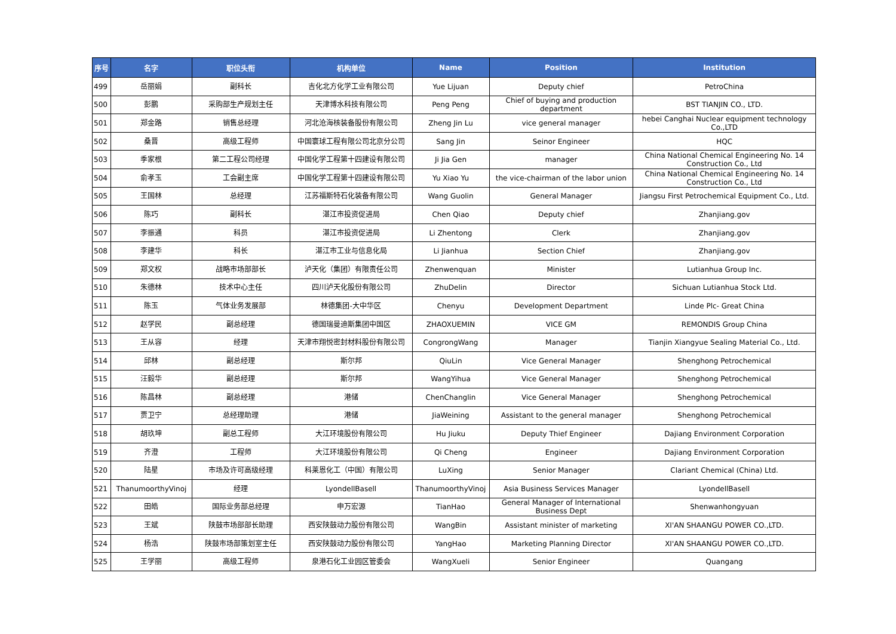| 序号 | 名字 | 职位头衔 | 机构单位 | Name | Position | Institution |
| --- | --- | --- | --- | --- | --- | --- |
| 499 | 岳丽娟 | 副科长 | 吉化北方化学工业有限公司 | Yue Lijuan | Deputy chief | PetroChina |
| 500 | 彭鹏 | 采购部生产规划主任 | 天津博水科技有限公司 | Peng Peng | Chief of buying and production department | BST TIANJIN CO., LTD. |
| 501 | 郑金路 | 销售总经理 | 河北沧海核装备股份有限公司 | Zheng Jin Lu | vice general manager | hebei Canghai Nuclear equipment technology Co.,LTD |
| 502 | 桑晋 | 高级工程师 | 中国寰球工程有限公司北京分公司 | Sang Jin | Seinor Engineer | HQC |
| 503 | 季家根 | 第二工程公司经理 | 中国化学工程第十四建设有限公司 | Ji Jia Gen | manager | China National Chemical Engineering No. 14 Construction Co., Ltd |
| 504 | 俞孝玉 | 工会副主席 | 中国化学工程第十四建设有限公司 | Yu Xiao Yu | the vice-chairman of the labor union | China National Chemical Engineering No. 14 Construction Co., Ltd |
| 505 | 王国林 | 总经理 | 江苏福斯特石化装备有限公司 | Wang Guolin | General Manager | Jiangsu First Petrochemical Equipment Co., Ltd. |
| 506 | 陈巧 | 副科长 | 湛江市投资促进局 | Chen Qiao | Deputy chief | Zhanjiang.gov |
| 507 | 李振通 | 科员 | 湛江市投资促进局 | Li Zhentong | Clerk | Zhanjiang.gov |
| 508 | 李建华 | 科长 | 湛江市工业与信息化局 | Li Jianhua | Section Chief | Zhanjiang.gov |
| 509 | 郑文权 | 战略市场部部长 | 泸天化（集团）有限责任公司 | Zhenwenquan | Minister | Lutianhua Group Inc. |
| 510 | 朱德林 | 技术中心主任 | 四川泸天化股份有限公司 | ZhuDelin | Director | Sichuan Lutianhua Stock Ltd. |
| 511 | 陈玉 | 气体业务发展部 | 林德集团-大中华区 | Chenyu | Development Department | Linde Plc- Great China |
| 512 | 赵学民 | 副总经理 | 德国瑞曼迪斯集团中国区 | ZHAOXUEMIN | VICE GM | REMONDIS Group China |
| 513 | 王从容 | 经理 | 天津市翔悦密封材料股份有限公司 | CongrongWang | Manager | Tianjin Xiangyue Sealing Material Co., Ltd. |
| 514 | 邱林 | 副总经理 | 斯尔邦 | QiuLin | Vice General Manager | Shenghong Petrochemical |
| 515 | 汪毅华 | 副总经理 | 斯尔邦 | WangYihua | Vice General Manager | Shenghong Petrochemical |
| 516 | 陈昌林 | 副总经理 | 港储 | ChenChanglin | Vice General Manager | Shenghong Petrochemical |
| 517 | 贾卫宁 | 总经理助理 | 港储 | JiaWeining | Assistant to the general manager | Shenghong Petrochemical |
| 518 | 胡玖坤 | 副总工程师 | 大江环境股份有限公司 | Hu Jiuku | Deputy Thief Engineer | Dajiang Environment Corporation |
| 519 | 齐澄 | 工程师 | 大江环境股份有限公司 | Qi Cheng | Engineer | Dajiang Environment Corporation |
| 520 | 陆星 | 市场及许可高级经理 | 科莱恩化工（中国）有限公司 | LuXing | Senior Manager | Clariant Chemical (China) Ltd. |
| 521 | ThanumoorthyVinoj | 经理 | LyondellBasell | ThanumoorthyVinoj | Asia Business Services Manager | LyondellBasell |
| 522 | 田皓 | 国际业务部总经理 | 申万宏源 | TianHao | General Manager of International Business Dept | Shenwanhongyuan |
| 523 | 王斌 | 陕鼓市场部部长助理 | 西安陕鼓动力股份有限公司 | WangBin | Assistant minister of marketing | XI'AN SHAANGU POWER CO.,LTD. |
| 524 | 杨浩 | 陕鼓市场部策划室主任 | 西安陕鼓动力股份有限公司 | YangHao | Marketing Planning Director | XI'AN SHAANGU POWER CO.,LTD. |
| 525 | 王学丽 | 高级工程师 | 泉港石化工业园区管委会 | WangXueli | Senior Engineer | Quangang |